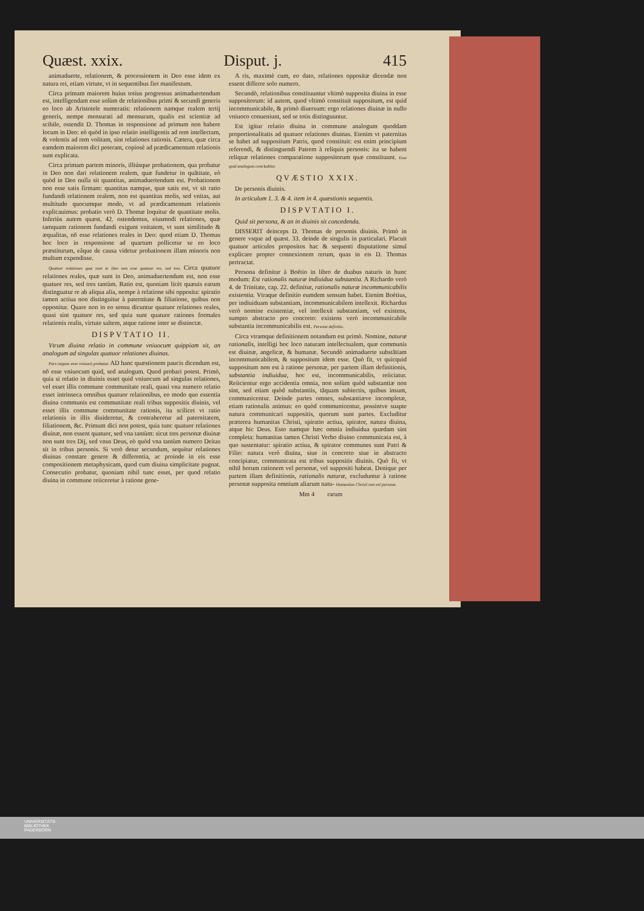Quæst. xxix. Disput. j. 415
animaduerte, relationem, & processionem in Deo esse idem ex natura rei, etiam virtute, vt in sequentibus fiet manifestum.
Circa primam maiorem huius totius progressus animaduertendum est, intelligendam esse solùm de relationibus primi & secundi generis eo loco ab Aristotele numeratis: relationem namque realem tertij generis, nempe mensurati ad mensuram, qualis est scientiæ ad scibile, ostendit D. Thomas in responsione ad primum non habere locum in Deo: eò quòd in ipso relatio intelligentis ad rem intellectam, & volentis ad rem volitam, sint relationes rationis. Cætera, quæ circa eamdem maiorem dici poterant, copiosè ad prædicamentum relationis sunt explicata.
Circa primam partem minoris, illiúsque probationem, qua probatur in Deo non dari relationem realem, quæ fundetur in quātitate, eò quòd in Deo nulla sit quantitas, animaduertendum est. Probationem non esse satis firmam: quantitas namque, quæ satis est, vt sit ratio fundandi relationem realem, non est quantitas molis, sed vnitas, aut multitudo quocumque modo, vt ad prædicamentum relationis explicauimus: probatio verò D. Thomæ loquitur de quantitate molis. Inferiùs autem quæst. 42. ostendemus, eiusmodi relationes, quæ tamquam rationem fundandi exigunt vnitatem, vt sunt similitudo & æqualitas, nō esse relationes reales in Deo: quod etiam D. Thomas hoc loco in responsione ad quartum pollicetur se eo loco præstiturum, eâque de causa videtur probationem illam minoris non multum expendisse.
Quatuor relationes quæ sunt in Deo non esse quatuor res, sed tres. Circa quatuor relationes reales, quæ sunt in Deo, animaduertendum est, non esse quatuor res, sed tres tantùm. Ratio est, quoniam licèt quæuis earum distinguatur re ab aliqua alia, nempe à relatione sibi opposita: spiratio tamen actiua non distinguitur à paternitate & filiatione, quibus non opponitur. Quare non in eo sensu dicuntur quatuor relationes reales, quasi sint quatuor res, sed quia sunt quatuor rationes formales relationis realis, virtute saltem, atque ratione inter se distinctæ.
DISPVTATIO II.
Vtrum diuina relatio in commune vniuocum quippiam sit, an analogum ad singulas quatuor relationes diuinas.
Pars negans esse vniuocū probatur. AD hanc quæstionem paucis dicendum est, nō esse vniuocum quid, sed analogum. Quod probari potest. Primò, quia si relatio in diuinis esset quid vniuocum ad singulas relationes, vel esset illis commune communitate reali, quasi vna numero relatio esset intrinseca omnibus quatuor relationibus, eo modo quo essentia diuina communis est communitate reali tribus suppositis diuinis, vel esset illis commune communitate rationis, ita scilicet vt ratio relationis in illis diuideretur, & contraheretur ad paternitatem, filiationem, &c. Primum dici non potest, quia tunc quatuor relationes diuinæ, non essent quatuor, sed vna tantùm: sicut tres personæ diuinæ non sunt tres Dij, sed vnus Deus, eò quòd vna tantùm numero Deitas sit in tribus personis. Si verò detur secundum, sequitur relationes diuinas constare genere & differentia, ac proinde in eis esse compositionem metaphysicam, quod cum diuina simplicitate pugnat. Consecutio probatur, quoniam nihil tunc esset, per quod relatio diuina in commune reiiceretur à ratione gene-
A ris, maximè cum, eo dato, relationes oppositæ dicendæ non essent differre solo numero.
Secundò, relationibus constituuntur vltimò supposita diuina in esse suppositorum: id autem, quod vltimò constituit suppositum, est quid incommunicabile, & primò diuersum: ergo relationes diuinæ in nullo vniuoco conueniunt, sed se totis distinguuntur.
Est igitur relatio diuina in commune analogum quoddam proportionalitatis ad quatuor relationes diuinas. Etenim vt paternitas se habet ad suppositum Patris, quod constituit: est enim principium referendi, & distinguendi Patrem à reliquis personis: ita se habent reliquæ relationes comparatione suppositorum quæ constituunt. Esse quid analogum concluditur.
QVÆSTIO XXIX.
De personis diuinis.
In articulum 1. 3. & 4. item in 4. quæstionis sequentis.
DISPVTATIO I.
Quid sit persona, & an in diuinis sit concedenda.
DISSERIT deinceps D. Thomas de personis diuinis. Primò in genere vsque ad quæst. 33. deinde de singulis in particulari. Placuit quatuor articulos propositos hac & sequenti disputatione simul explicare propter connexionem rerum, quas in eis D. Thomas pertractat.
Persona definitur à Boëtio in libro de duabus naturis in hunc modum: Est rationalis naturæ indiuidua substantia. A Richardo verò 4. de Trinitate, cap. 22. definitur, rationalis naturæ incommunicabilis existentia. Vtraque definitio eumdem sensum habet. Etenim Boëtius, per indiuiduam substantiam, incommunicabilem intellexit. Richardus verò nomine existentiæ, vel intellexit substantiam, vel existens, sumpto abstracto pro concreto: existens verò incommunicabile substantia incommunicabilis est. Persona definitio.
Circa vtramque definitionem notandum est primò. Nomine, naturæ rationalis, intelligi hoc loco naturam intellectualem, quæ communis est diuinæ, angelicæ, & humanæ. Secundò animaduerte substātiam incommunicabilem, & suppositum idem esse. Quò fit, vt quicquid suppositum non est à ratione personæ, per partem illam definitionis, substantia indiuidua, hoc est, incommunicabilis, reiiciatur. Reiicientur ergo accidentia omnia, non solùm quòd substantiæ non sint, sed etiam quòd substantiis, tāquam subiectis, quibus insunt, communicentur. Deinde partes omnes, substantiæve incompletæ, etiam rationalis animus: eo quòd communicentur, possintve suapte natura communicari suppositis, quorum sunt partes. Excluditur præterea humanitas Christi, spiratio actiua, spirator, natura diuina, atque hic Deus. Esto namque hæc omnia indiuidua quædam sint completa: humanitas tamen Christi Verbo diuino communicata est, à quo sustentatur: spiratio actiua, & spirator communes sunt Patri & Filio: natura verò diuina, siue in concreto siue in abstracto concipiatur, communicata est tribus suppositis diuinis. Quò fit, vt nihil horum rationem vel personæ, vel suppositi habeat. Denique per partem illam definitionis, rationalis naturæ, excluduntur à ratione personæ supposita omnium aliarum natu- Humanitas Christi non est persona.
Mm 4 rarum
UNIVERSITÄTS-
BIBLIOTHEK
PADERBORN